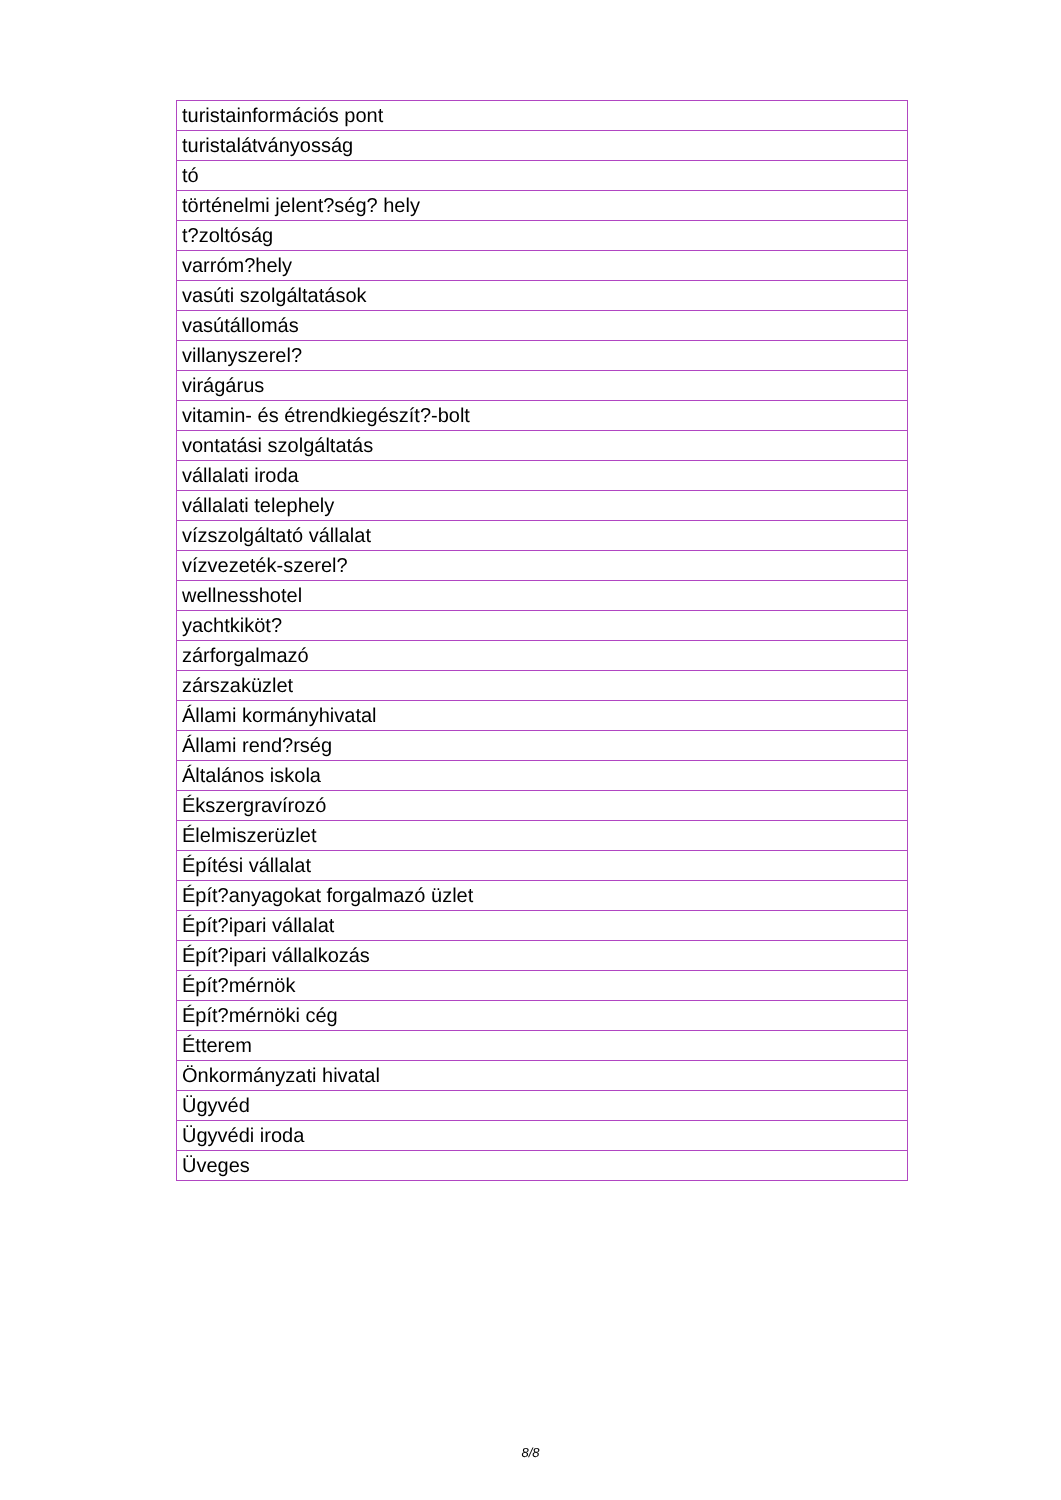| turistainformációs pont |
| turistalátványosság |
| tó |
| történelmi jelent?ség? hely |
| t?zoltóság |
| varróm?hely |
| vasúti szolgáltatások |
| vasútállomás |
| villanyszerel? |
| virágárus |
| vitamin- és étrendkiegészít?-bolt |
| vontatási szolgáltatás |
| vállalati iroda |
| vállalati telephely |
| vízszolgáltató vállalat |
| vízvezeték-szerel? |
| wellnesshotel |
| yachtkiköt? |
| zárforgalmazó |
| zárszaküzlet |
| Állami kormányhivatal |
| Állami rend?rség |
| Általános iskola |
| Ékszergravírozó |
| Élelmiszerüzlet |
| Építési vállalat |
| Épít?anyagokat forgalmazó üzlet |
| Épít?ipari vállalat |
| Épít?ipari vállalkozás |
| Épít?mérnök |
| Épít?mérnöki cég |
| Étterem |
| Önkormányzati hivatal |
| Ügyvéd |
| Ügyvédi iroda |
| Üveges |
8/8